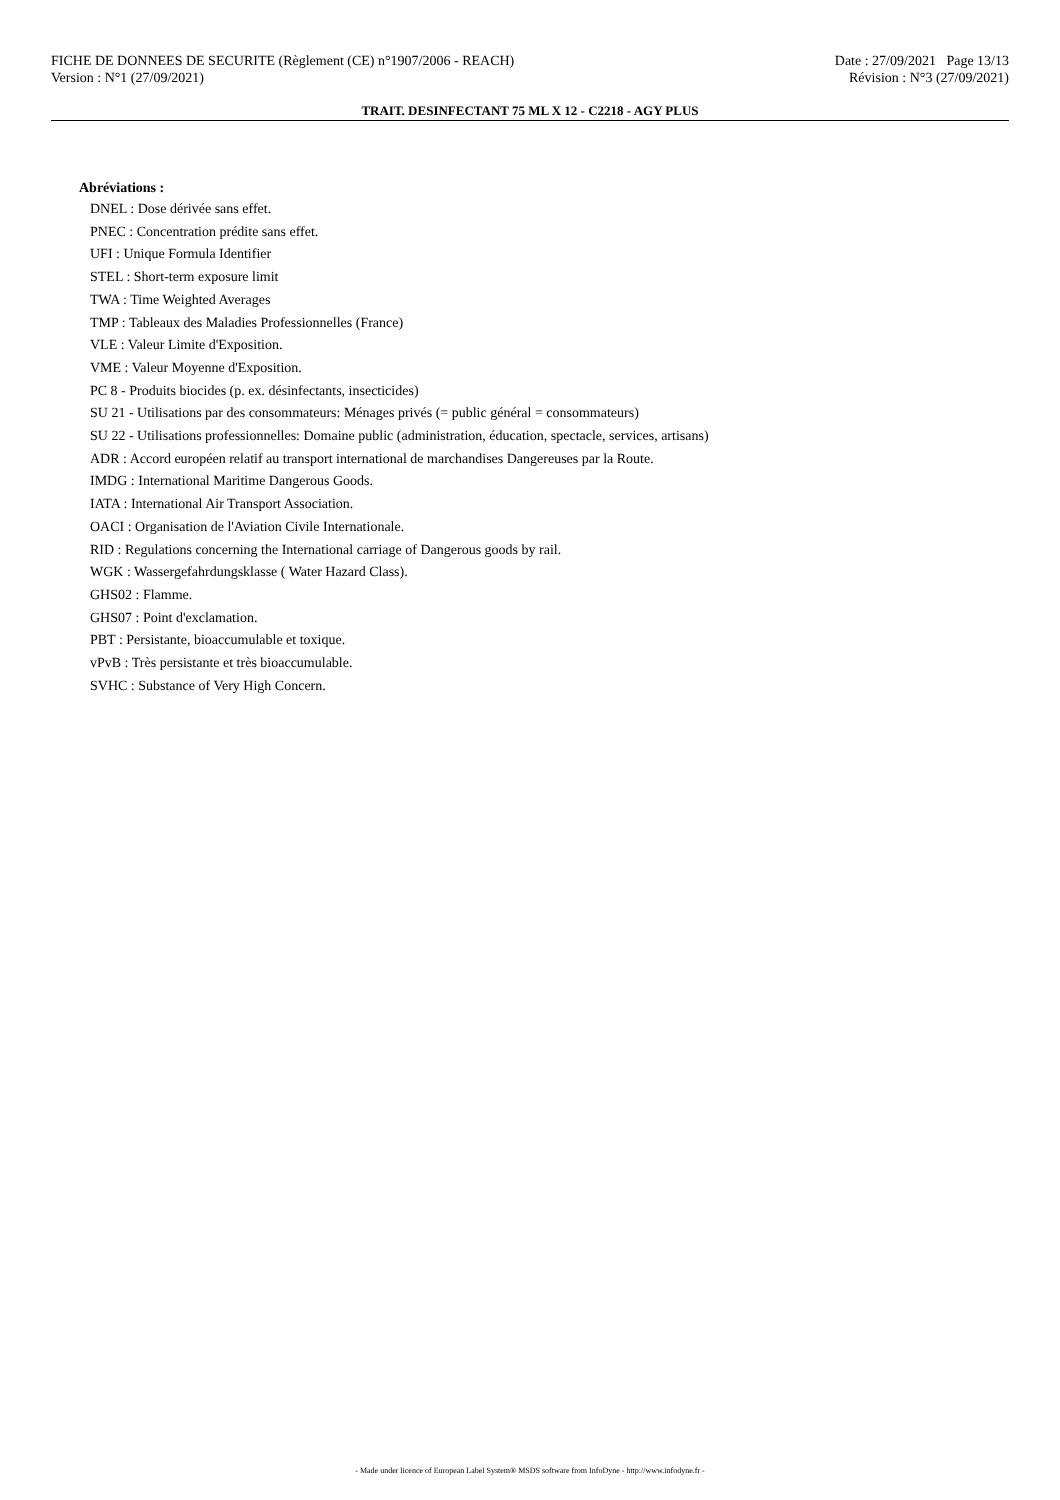FICHE DE DONNEES DE SECURITE (Règlement (CE) n°1907/2006 - REACH) Date : 27/09/2021 Page 13/13
Version : N°1 (27/09/2021) Révision : N°3 (27/09/2021)
TRAIT. DESINFECTANT 75 ML X 12 - C2218 - AGY PLUS
Abréviations :
DNEL : Dose dérivée sans effet.
PNEC : Concentration prédite sans effet.
UFI : Unique Formula Identifier
STEL : Short-term exposure limit
TWA : Time Weighted Averages
TMP : Tableaux des Maladies Professionnelles (France)
VLE : Valeur Limite d'Exposition.
VME : Valeur Moyenne d'Exposition.
PC 8 - Produits biocides (p. ex. désinfectants, insecticides)
SU 21 - Utilisations par des consommateurs: Ménages privés (= public général = consommateurs)
SU 22 - Utilisations professionnelles: Domaine public (administration, éducation, spectacle, services, artisans)
ADR : Accord européen relatif au transport international de marchandises Dangereuses par la Route.
IMDG : International Maritime Dangerous Goods.
IATA : International Air Transport Association.
OACI : Organisation de l'Aviation Civile Internationale.
RID : Regulations concerning the International carriage of Dangerous goods by rail.
WGK : Wassergefahrdungsklasse ( Water Hazard Class).
GHS02 : Flamme.
GHS07 : Point d'exclamation.
PBT : Persistante, bioaccumulable et toxique.
vPvB : Très persistante et très bioaccumulable.
SVHC : Substance of Very High Concern.
- Made under licence of European Label System® MSDS software from InfoDyne - http://www.infodyne.fr -